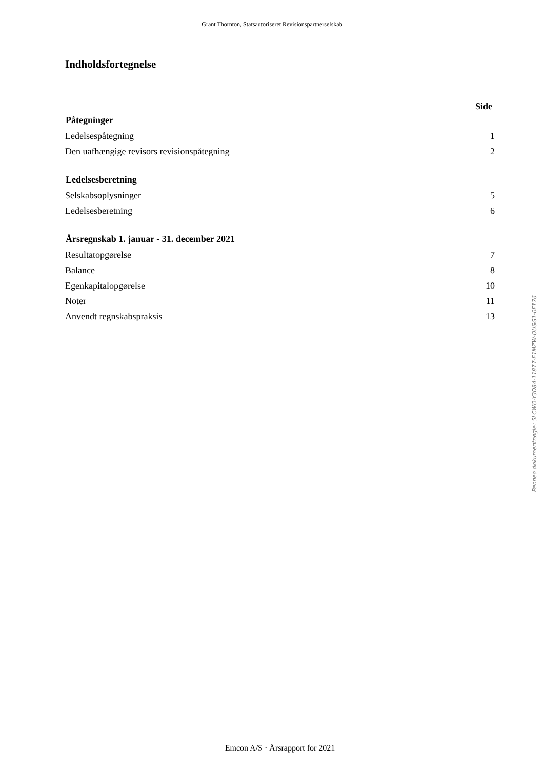Grant Thornton, Statsautoriseret Revisionspartnerselskab
Indholdsfortegnelse
Side
| Påtegninger | |
| --- | --- |
| Ledelsespåtegning | 1 |
| Den uafhængige revisors revisionspåtegning | 2 |
| Ledelsesberetning | |
| Selskabsoplysninger | 5 |
| Ledelsesberetning | 6 |
| Årsregnskab 1. januar - 31. december 2021 | |
| Resultatopgørelse | 7 |
| Balance | 8 |
| Egenkapitalopgørelse | 10 |
| Noter | 11 |
| Anvendt regnskabspraksis | 13 |
Penneo dokumentnøgle: 5LCWO-Y3D84-11877-E1MZW-OUSG1-0F176
Emcon A/S · Årsrapport for 2021